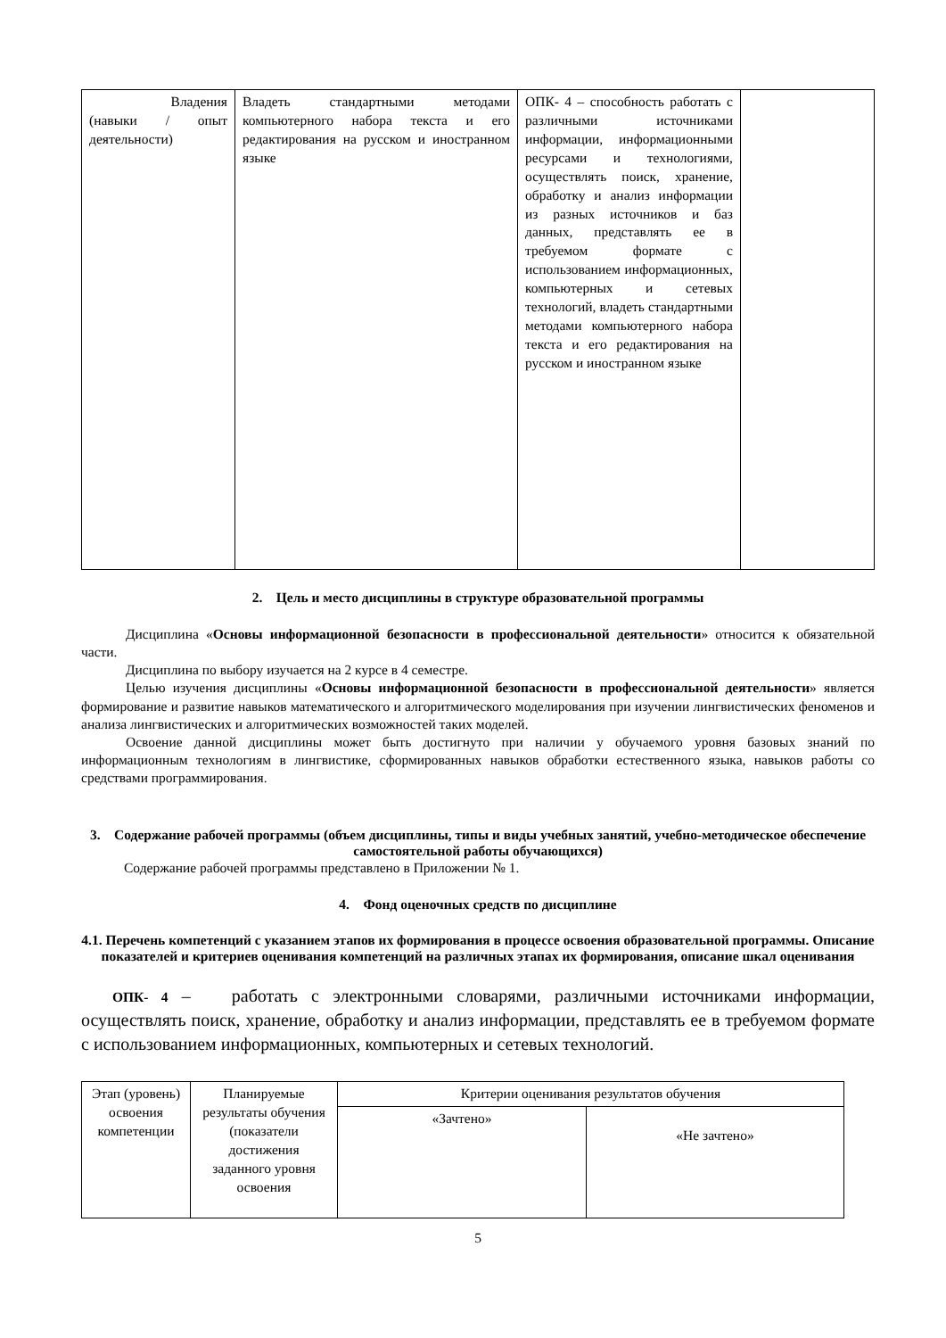| Владения (навыки / опыт деятельности) | Владеть стандартными методами компьютерного набора текста и его редактирования на русском и иностранном языке | ОПК- 4 – способность работать с различными источниками информации, информационными ресурсами и технологиями, осуществлять поиск, хранение, обработку и анализ информации из разных источников и баз данных, представлять ее в требуемом формате с использованием информационных, компьютерных и сетевых технологий, владеть стандартными методами компьютерного набора текста и его редактирования на русском и иностранном языке | |
2. Цель и место дисциплины в структуре образовательной программы
Дисциплина «Основы информационной безопасности в профессиональной деятельности» относится к обязательной части.
Дисциплина по выбору изучается на 2 курсе в 4 семестре.
Целью изучения дисциплины «Основы информационной безопасности в профессиональной деятельности» является формирование и развитие навыков математического и алгоритмического моделирования при изучении лингвистических феноменов и анализа лингвистических и алгоритмических возможностей таких моделей.
Освоение данной дисциплины может быть достигнуто при наличии у обучаемого уровня базовых знаний по информационным технологиям в лингвистике, сформированных навыков обработки естественного языка, навыков работы со средствами программирования.
3. Содержание рабочей программы (объем дисциплины, типы и виды учебных занятий, учебно-методическое обеспечение самостоятельной работы обучающихся)
Содержание рабочей программы представлено в Приложении № 1.
4. Фонд оценочных средств по дисциплине
4.1. Перечень компетенций с указанием этапов их формирования в процессе освоения образовательной программы. Описание показателей и критериев оценивания компетенций на различных этапах их формирования, описание шкал оценивания
ОПК- 4 – работать с электронными словарями, различными источниками информации, осуществлять поиск, хранение, обработку и анализ информации, представлять ее в требуемом формате с использованием информационных, компьютерных и сетевых технологий.
| Этап (уровень) освоения компетенции | Планируемые результаты обучения (показатели достижения заданного уровня освоения | Критерии оценивания результатов обучения | |
| --- | --- | --- | --- |
| | | «Зачтено» | «Не зачтено» |
5